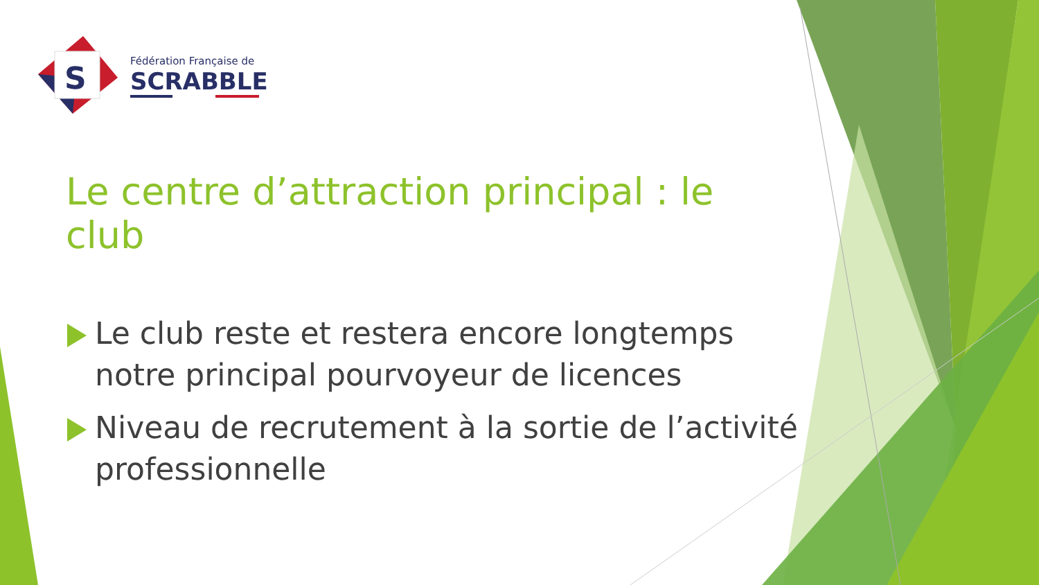S
Fédération Française de
SCRABBLE
Le centre d’attraction principal : le club
Le club reste et restera encore longtemps notre principal pourvoyeur de licences
Niveau de recrutement à la sortie de l’activité professionnelle